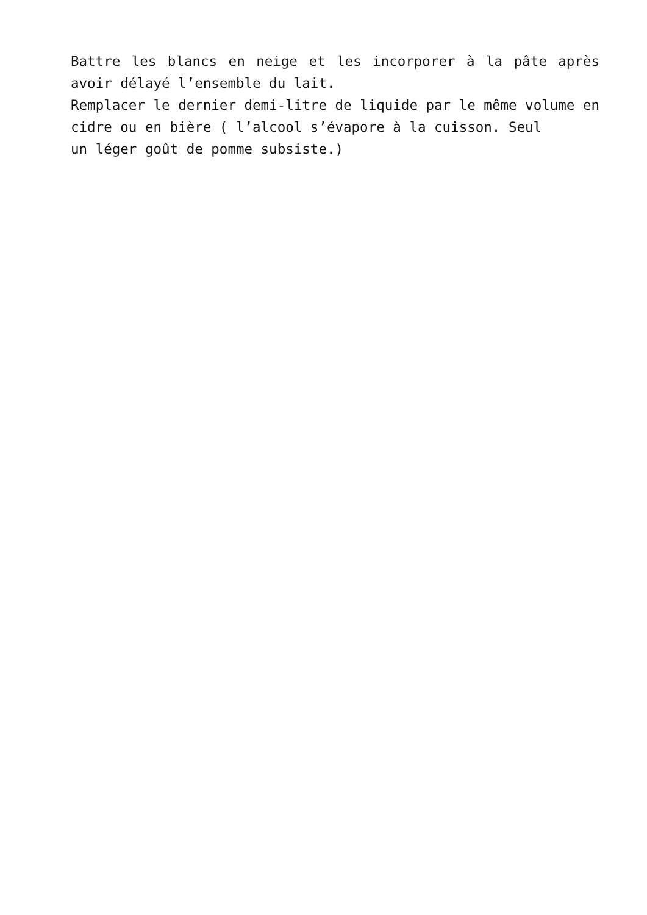Battre les blancs en neige et les incorporer à la pâte après avoir délayé l’ensemble du lait.
Remplacer le dernier demi-litre de liquide par le même volume en cidre ou en bière ( l’alcool s’évapore à la cuisson. Seul
un léger goût de pomme subsiste.)